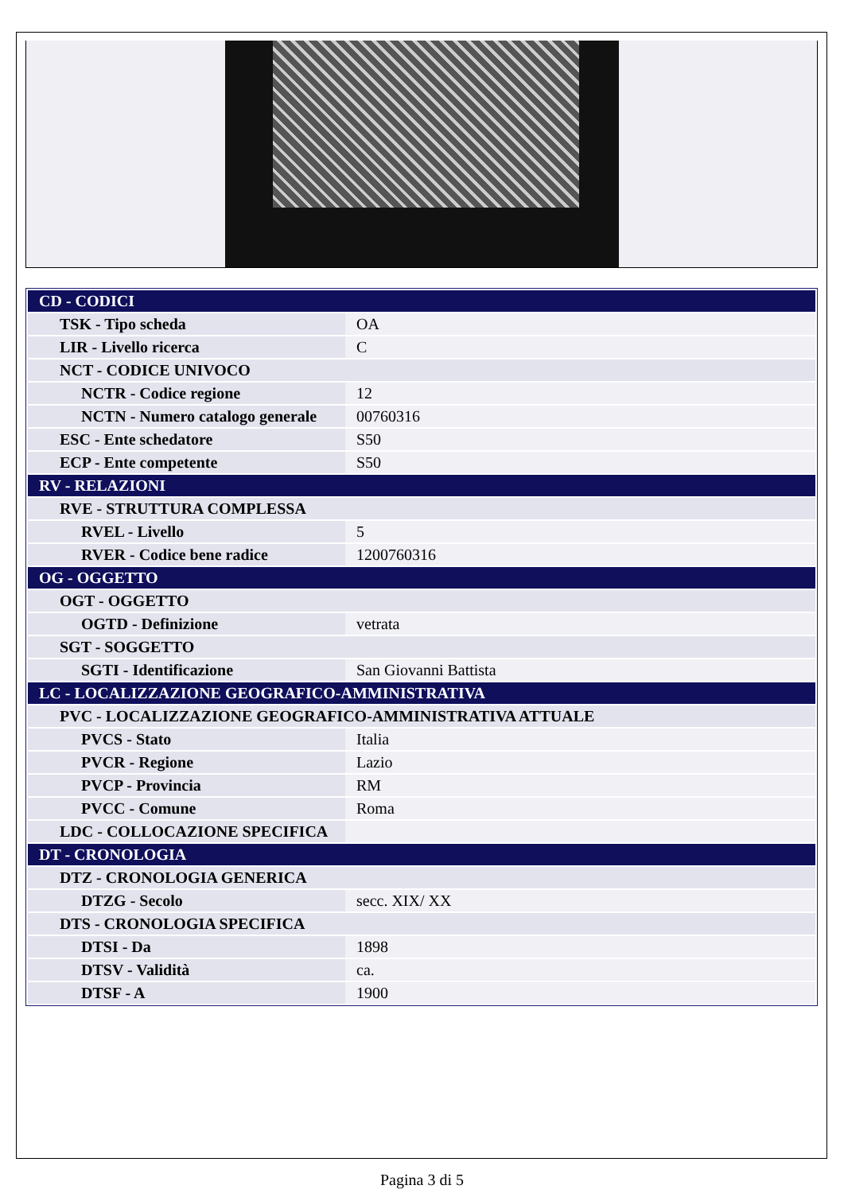| CD - CODICI | |
| TSK - Tipo scheda | OA |
| LIR - Livello ricerca | C |
| NCT - CODICE UNIVOCO | |
| NCTR - Codice regione | 12 |
| NCTN - Numero catalogo generale | 00760316 |
| ESC - Ente schedatore | S50 |
| ECP - Ente competente | S50 |
| RV - RELAZIONI | |
| RVE - STRUTTURA COMPLESSA | |
| RVEL - Livello | 5 |
| RVER - Codice bene radice | 1200760316 |
| OG - OGGETTO | |
| OGT - OGGETTO | |
| OGTD - Definizione | vetrata |
| SGT - SOGGETTO | |
| SGTI - Identificazione | San Giovanni Battista |
| LC - LOCALIZZAZIONE GEOGRAFICO-AMMINISTRATIVA | |
| PVC - LOCALIZZAZIONE GEOGRAFICO-AMMINISTRATIVA ATTUALE | |
| PVCS - Stato | Italia |
| PVCR - Regione | Lazio |
| PVCP - Provincia | RM |
| PVCC - Comune | Roma |
| LDC - COLLOCAZIONE SPECIFICA | |
| DT - CRONOLOGIA | |
| DTZ - CRONOLOGIA GENERICA | |
| DTZG - Secolo | secc. XIX/ XX |
| DTS - CRONOLOGIA SPECIFICA | |
| DTSI - Da | 1898 |
| DTSV - Validità | ca. |
| DTSF - A | 1900 |
Pagina 3 di 5